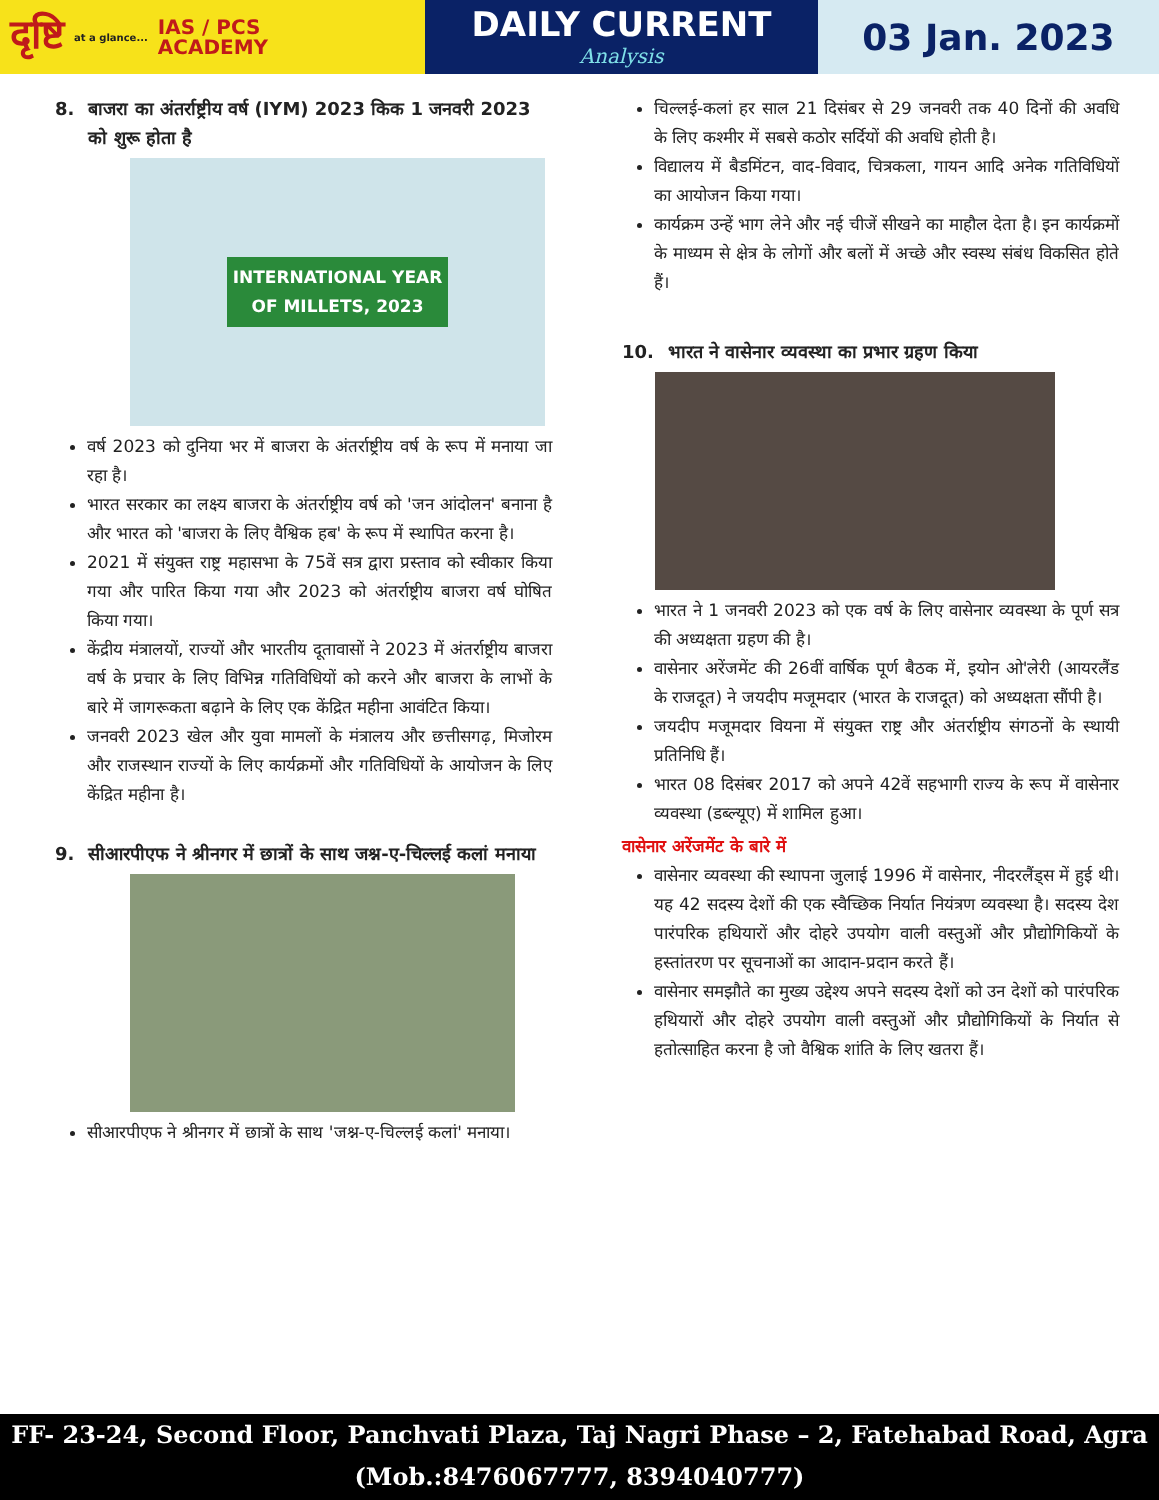दृष्टि at a glance... IAS / PCS
ACADEMY
DAILY CURRENT
Analysis
03 Jan. 2023
8. बाजरा का अंतर्राष्ट्रीय वर्ष (IYM) 2023 किक 1 जनवरी 2023 को शुरू होता है
INTERNATIONAL YEAR
OF MILLETS, 2023
वर्ष 2023 को दुनिया भर में बाजरा के अंतर्राष्ट्रीय वर्ष के रूप में मनाया जा रहा है।
भारत सरकार का लक्ष्य बाजरा के अंतर्राष्ट्रीय वर्ष को 'जन आंदोलन' बनाना है और भारत को 'बाजरा के लिए वैश्विक हब' के रूप में स्थापित करना है।
2021 में संयुक्त राष्ट्र महासभा के 75वें सत्र द्वारा प्रस्ताव को स्वीकार किया गया और पारित किया गया और 2023 को अंतर्राष्ट्रीय बाजरा वर्ष घोषित किया गया।
केंद्रीय मंत्रालयों, राज्यों और भारतीय दूतावासों ने 2023 में अंतर्राष्ट्रीय बाजरा वर्ष के प्रचार के लिए विभिन्न गतिविधियों को करने और बाजरा के लाभों के बारे में जागरूकता बढ़ाने के लिए एक केंद्रित महीना आवंटित किया।
जनवरी 2023 खेल और युवा मामलों के मंत्रालय और छत्तीसगढ़, मिजोरम और राजस्थान राज्यों के लिए कार्यक्रमों और गतिविधियों के आयोजन के लिए केंद्रित महीना है।
9. सीआरपीएफ ने श्रीनगर में छात्रों के साथ जश्न-ए-चिल्लई कलां मनाया
सीआरपीएफ ने श्रीनगर में छात्रों के साथ 'जश्न-ए-चिल्लई कलां' मनाया।
चिल्लई-कलां हर साल 21 दिसंबर से 29 जनवरी तक 40 दिनों की अवधि के लिए कश्मीर में सबसे कठोर सर्दियों की अवधि होती है।
विद्यालय में बैडमिंटन, वाद-विवाद, चित्रकला, गायन आदि अनेक गतिविधियों का आयोजन किया गया।
कार्यक्रम उन्हें भाग लेने और नई चीजें सीखने का माहौल देता है। इन कार्यक्रमों के माध्यम से क्षेत्र के लोगों और बलों में अच्छे और स्वस्थ संबंध विकसित होते हैं।
10. भारत ने वासेनार व्यवस्था का प्रभार ग्रहण किया
भारत ने 1 जनवरी 2023 को एक वर्ष के लिए वासेनार व्यवस्था के पूर्ण सत्र की अध्यक्षता ग्रहण की है।
वासेनार अरेंजमेंट की 26वीं वार्षिक पूर्ण बैठक में, इयोन ओ'लेरी (आयरलैंड के राजदूत) ने जयदीप मजूमदार (भारत के राजदूत) को अध्यक्षता सौंपी है।
जयदीप मजूमदार वियना में संयुक्त राष्ट्र और अंतर्राष्ट्रीय संगठनों के स्थायी प्रतिनिधि हैं।
भारत 08 दिसंबर 2017 को अपने 42वें सहभागी राज्य के रूप में वासेनार व्यवस्था (डब्ल्यूए) में शामिल हुआ।
वासेनार अरेंजमेंट के बारे में
वासेनार व्यवस्था की स्थापना जुलाई 1996 में वासेनार, नीदरलैंड्स में हुई थी। यह 42 सदस्य देशों की एक स्वैच्छिक निर्यात नियंत्रण व्यवस्था है। सदस्य देश पारंपरिक हथियारों और दोहरे उपयोग वाली वस्तुओं और प्रौद्योगिकियों के हस्तांतरण पर सूचनाओं का आदान-प्रदान करते हैं।
वासेनार समझौते का मुख्य उद्देश्य अपने सदस्य देशों को उन देशों को पारंपरिक हथियारों और दोहरे उपयोग वाली वस्तुओं और प्रौद्योगिकियों के निर्यात से हतोत्साहित करना है जो वैश्विक शांति के लिए खतरा हैं।
FF- 23-24, Second Floor, Panchvati Plaza, Taj Nagri Phase – 2, Fatehabad Road, Agra
(Mob.:8476067777, 8394040777)